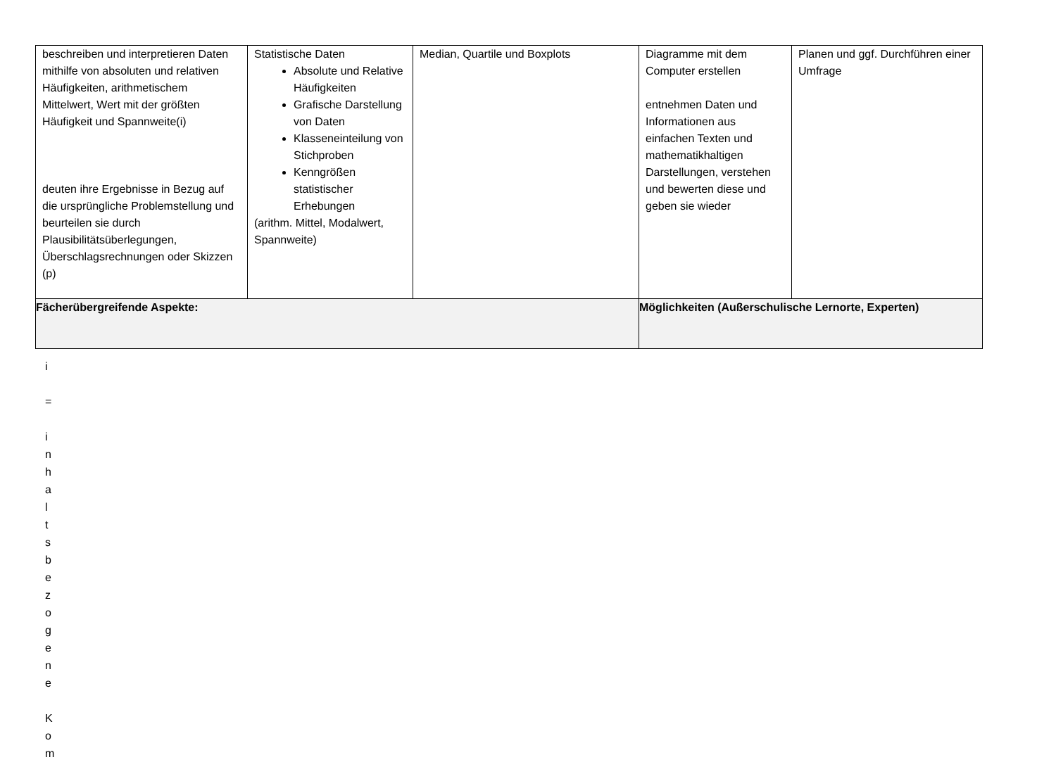| beschreiben und interpretieren Daten mithilfe von absoluten und relativen Häufigkeiten, arithmetischem Mittelwert, Wert mit der größten Häufigkeit und Spannweite(i) deuten ihre Ergebnisse in Bezug auf die ursprüngliche Problemstellung und beurteilen sie durch Plausibilitätsüberlegungen, Überschlagsrechnungen oder Skizzen (p) | Statistische Daten Absolute und Relative Häufigkeiten Grafische Darstellung von Daten Klasseneinteilung von Stichproben Kenngrößen statistischer Erhebungen (arithm. Mittel, Modalwert, Spannweite) | Median, Quartile und Boxplots | Diagramme mit dem Computer erstellen entnehmen Daten und Informationen aus einfachen Texten und mathematikhaltigen Darstellungen, verstehen und bewerten diese und geben sie wieder | Planen und ggf. Durchführen einer Umfrage |
| Fächerübergreifende Aspekte: | | | Möglichkeiten (Außerschulische Lernorte, Experten) | |
i
=
i
n
h
a
l
t
s
b
e
z
o
g
e
n
e
K
o
m